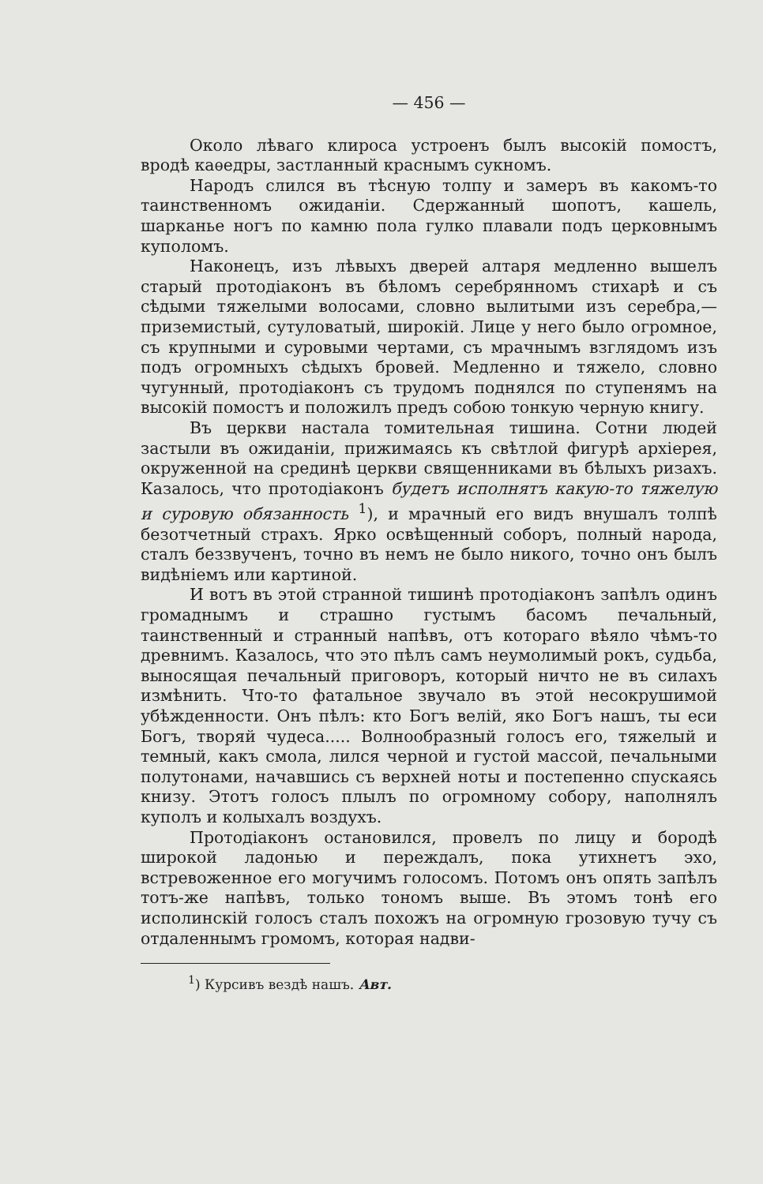— 456 —
Около лѣваго клироса устроенъ былъ высокій помостъ, вродѣ каѳедры, застланный краснымъ сукномъ.
Народъ слился въ тѣсную толпу и замеръ въ какомъ-то таинственномъ ожиданіи. Сдержанный шопотъ, кашель, шарканье ногъ по камню пола гулко плавали подъ церковнымъ куполомъ.
Наконецъ, изъ лѣвыхъ дверей алтаря медленно вышелъ старый протодіаконъ въ бѣломъ серебрянномъ стихарѣ и съ сѣдыми тяжелыми волосами, словно вылитыми изъ серебра,—приземистый, сутуловатый, широкій. Лице у него было огромное, съ крупными и суровыми чертами, съ мрачнымъ взглядомъ изъ подъ огромныхъ сѣдыхъ бровей. Медленно и тяжело, словно чугунный, протодіаконъ съ трудомъ поднялся по ступенямъ на высокій помостъ и положилъ предъ собою тонкую черную книгу.
Въ церкви настала томительная тишина. Сотни людей застыли въ ожиданіи, прижимаясь къ свѣтлой фигурѣ архіерея, окруженной на срединѣ церкви священниками въ бѣлыхъ ризахъ. Казалось, что протодіаконъ будетъ исполнятъ какую-то тяжелую и суровую обязанность <sup>1</sup>), и мрачный его видъ внушалъ толпѣ безотчетный страхъ. Ярко освѣщенный соборъ, полный народа, сталъ беззвученъ, точно въ немъ не было никого, точно онъ былъ видѣніемъ или картиной.
И вотъ въ этой странной тишинѣ протодіаконъ запѣлъ одинъ громаднымъ и страшно густымъ басомъ печальный, таинственный и странный напѣвъ, отъ котораго вѣяло чѣмъ-то древнимъ. Казалось, что это пѣлъ самъ неумолимый рокъ, судьба, выносящая печальный приговоръ, который ничто не въ силахъ измѣнить. Что-то фатальное звучало въ этой несокрушимой убѣжденности. Онъ пѣлъ: кто Богъ велій, яко Богъ нашъ, ты еси Богъ, творяй чудеса..... Волнообразный голосъ его, тяжелый и темный, какъ смола, лился черной и густой массой, печальными полутонами, начавшись съ верхней ноты и постепенно спускаясь книзу. Этотъ голосъ плылъ по огромному собору, наполнялъ куполъ и колыхалъ воздухъ.
Протодіаконъ остановился, провелъ по лицу и бородѣ широкой ладонью и переждалъ, пока утихнетъ эхо, встревоженное его могучимъ голосомъ. Потомъ онъ опять запѣлъ тотъ-же напѣвъ, только тономъ выше. Въ этомъ тонѣ его исполинскій голосъ сталъ похожъ на огромную грозовую тучу съ отдаленнымъ громомъ, которая надви-
<sup>1</sup>) Курсивъ вездѣ нашъ. Авт.